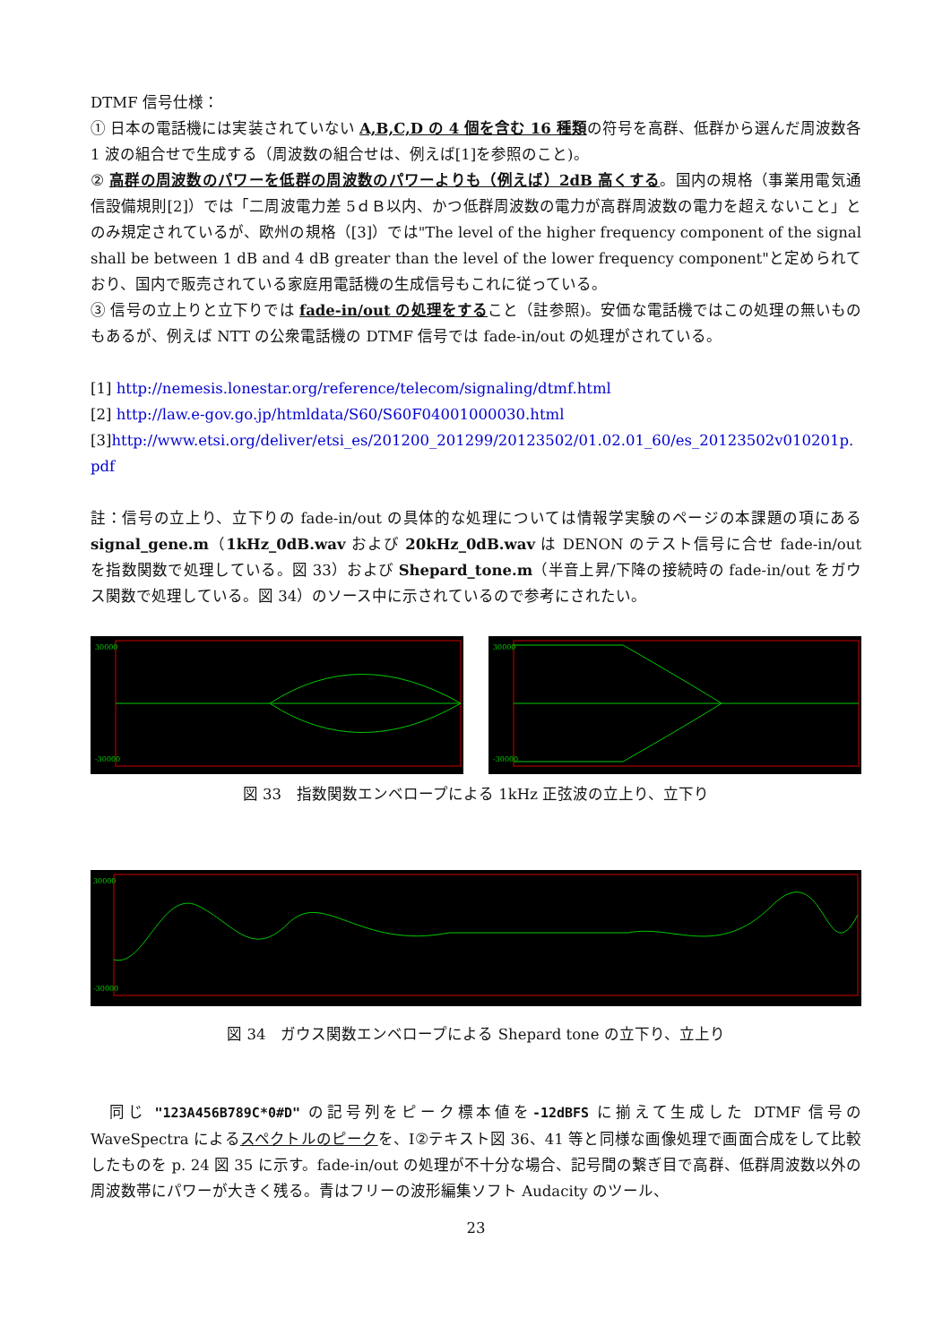DTMF 信号仕様：
① 日本の電話機には実装されていない A,B,C,D の 4 個を含む 16 種類の符号を高群、低群から選んだ周波数各 1 波の組合せで生成する（周波数の組合せは、例えば[1]を参照のこと)。
② 高群の周波数のパワーを低群の周波数のパワーよりも（例えば）2dB 高くする。国内の規格（事業用電気通信設備規則[2]）では「二周波電力差 5ｄＢ以内、かつ低群周波数の電力が高群周波数の電力を超えないこと」とのみ規定されているが、欧州の規格（[3]）では"The level of the higher frequency component of the signal shall be between 1 dB and 4 dB greater than the level of the lower frequency component"と定められており、国内で販売されている家庭用電話機の生成信号もこれに従っている。
③ 信号の立上りと立下りでは fade-in/out の処理をすること（註参照)。安価な電話機ではこの処理の無いものもあるが、例えば NTT の公衆電話機の DTMF 信号では fade-in/out の処理がされている。
[1] http://nemesis.lonestar.org/reference/telecom/signaling/dtmf.html
[2] http://law.e-gov.go.jp/htmldata/S60/S60F04001000030.html
[3]http://www.etsi.org/deliver/etsi_es/201200_201299/20123502/01.02.01_60/es_20123502v010201p.pdf
註：信号の立上り、立下りの fade-in/out の具体的な処理については情報学実験のページの本課題の項にある signal_gene.m（1kHz_0dB.wav および 20kHz_0dB.wav は DENON のテスト信号に合せ fade-in/out を指数関数で処理している。図 33）および Shepard_tone.m（半音上昇/下降の接続時の fade-in/out をガウス関数で処理している。図 34）のソース中に示されているので参考にされたい。
30000
-30000
30000
-30000
図 33　指数関数エンベロープによる 1kHz 正弦波の立上り、立下り
30000
-30000
図 34　ガウス関数エンベロープによる Shepard tone の立下り、立上り
　同じ "123A456B789C*0#D" の記号列をピーク標本値を-12dBFS に揃えて生成した DTMF 信号の WaveSpectra によるスペクトルのピークを、Ⅰ②テキスト図 36、41 等と同様な画像処理で画面合成をして比較したものを p. 24 図 35 に示す。fade-in/out の処理が不十分な場合、記号間の繋ぎ目で高群、低群周波数以外の周波数帯にパワーが大きく残る。青はフリーの波形編集ソフト Audacity のツール、
23